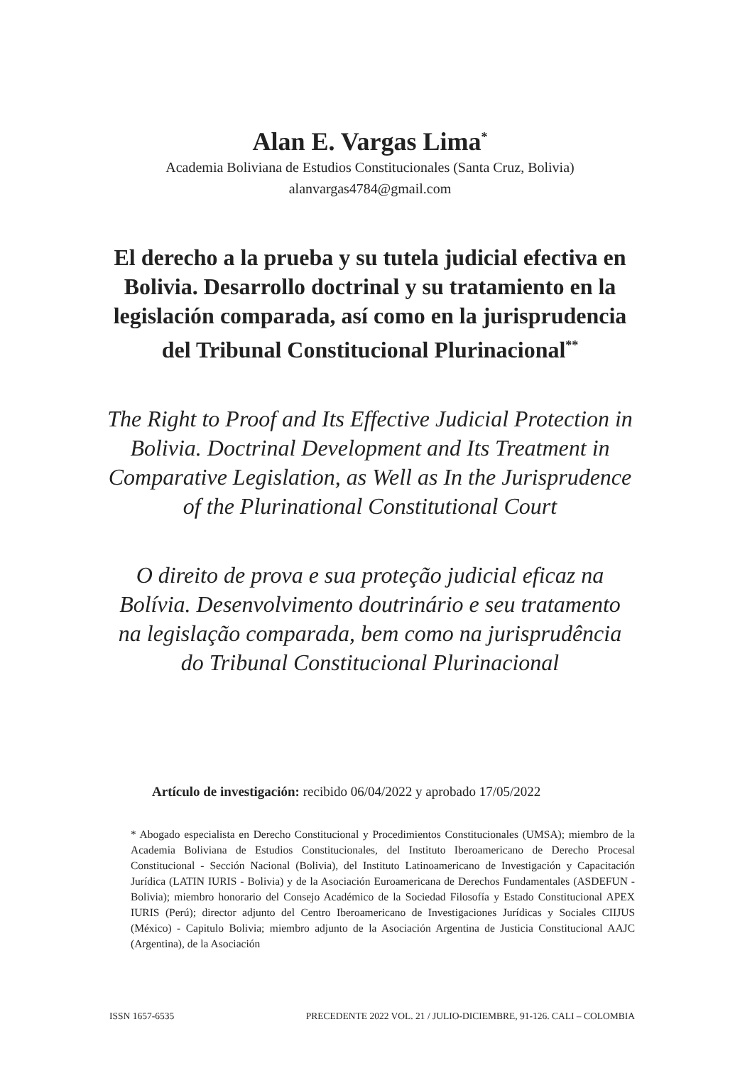Alan E. Vargas Lima<sup>*</sup>
Academia Boliviana de Estudios Constitucionales (Santa Cruz, Bolivia)
alanvargas4784@gmail.com
El derecho a la prueba y su tutela judicial efectiva en Bolivia. Desarrollo doctrinal y su tratamiento en la legislación comparada, así como en la jurisprudencia del Tribunal Constitucional Plurinacional<sup>**</sup>
The Right to Proof and Its Effective Judicial Protection in Bolivia. Doctrinal Development and Its Treatment in Comparative Legislation, as Well as In the Jurisprudence of the Plurinational Constitutional Court
O direito de prova e sua proteção judicial eficaz na Bolívia. Desenvolvimento doutrinário e seu tratamento na legislação comparada, bem como na jurisprudência do Tribunal Constitucional Plurinacional
Artículo de investigación: recibido 06/04/2022 y aprobado 17/05/2022
* Abogado especialista en Derecho Constitucional y Procedimientos Constitucionales (UMSA); miembro de la Academia Boliviana de Estudios Constitucionales, del Instituto Iberoamericano de Derecho Procesal Constitucional - Sección Nacional (Bolivia), del Instituto Latinoamericano de Investigación y Capacitación Jurídica (LATIN IURIS - Bolivia) y de la Asociación Euroamericana de Derechos Fundamentales (ASDEFUN - Bolivia); miembro honorario del Consejo Académico de la Sociedad Filosofía y Estado Constitucional APEX IURIS (Perú); director adjunto del Centro Iberoamericano de Investigaciones Jurídicas y Sociales CIIJUS (México) - Capitulo Bolivia; miembro adjunto de la Asociación Argentina de Justicia Constitucional AAJC (Argentina), de la Asociación
ISSN 1657-6535 PRECEDENTE 2022 VOL. 21 / JULIO-DICIEMBRE, 91-126. CALI – COLOMBIA